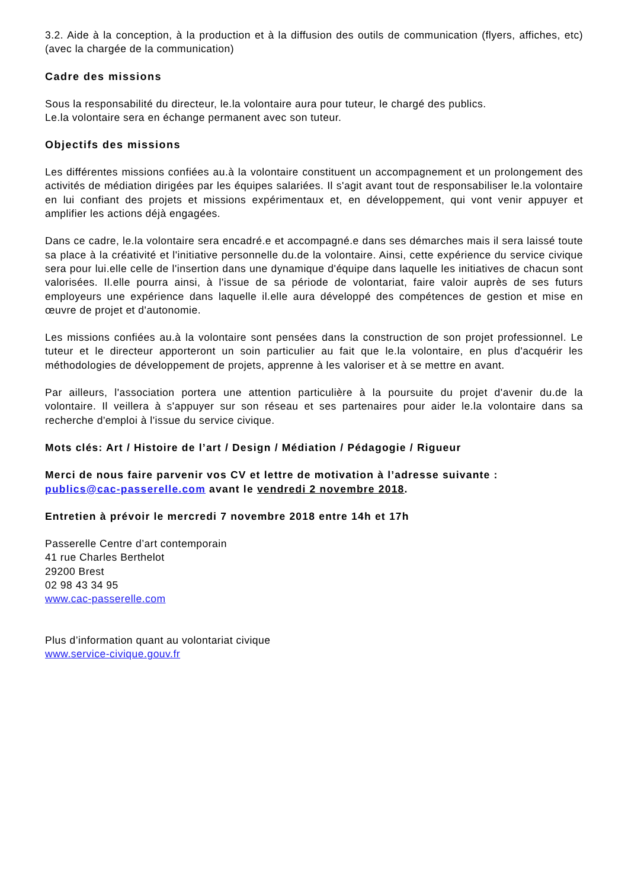3.2. Aide à la conception, à la production et à la diffusion des outils de communication (flyers, affiches, etc) (avec la chargée de la communication)
Cadre des missions
Sous la responsabilité du directeur, le.la volontaire aura pour tuteur, le chargé des publics.
Le.la volontaire sera en échange permanent avec son tuteur.
Objectifs des missions
Les différentes missions confiées au.à la volontaire constituent un accompagnement et un prolongement des activités de médiation dirigées par les équipes salariées. Il s'agit avant tout de responsabiliser le.la volontaire en lui confiant des projets et missions expérimentaux et, en développement, qui vont venir appuyer et amplifier les actions déjà engagées.
Dans ce cadre, le.la volontaire sera encadré.e et accompagné.e dans ses démarches mais il sera laissé toute sa place à la créativité et l'initiative personnelle du.de la volontaire. Ainsi, cette expérience du service civique sera pour lui.elle celle de l'insertion dans une dynamique d'équipe dans laquelle les initiatives de chacun sont valorisées. Il.elle pourra ainsi, à l'issue de sa période de volontariat, faire valoir auprès de ses futurs employeurs une expérience dans laquelle il.elle aura développé des compétences de gestion et mise en œuvre de projet et d'autonomie.
Les missions confiées au.à la volontaire sont pensées dans la construction de son projet professionnel. Le tuteur et le directeur apporteront un soin particulier au fait que le.la volontaire, en plus d'acquérir les méthodologies de développement de projets, apprenne à les valoriser et à se mettre en avant.
Par ailleurs, l'association portera une attention particulière à la poursuite du projet d'avenir du.de la volontaire. Il veillera à s'appuyer sur son réseau et ses partenaires pour aider le.la volontaire dans sa recherche d'emploi à l'issue du service civique.
Mots clés: Art / Histoire de l’art / Design / Médiation / Pédagogie / Rigueur
Merci de nous faire parvenir vos CV et lettre de motivation à l’adresse suivante :
publics@cac-passerelle.com avant le vendredi 2 novembre 2018.
Entretien à prévoir le mercredi 7 novembre 2018 entre 14h et 17h
Passerelle Centre d’art contemporain
41 rue Charles Berthelot
29200 Brest
02 98 43 34 95
www.cac-passerelle.com
Plus d’information quant au volontariat civique
www.service-civique.gouv.fr